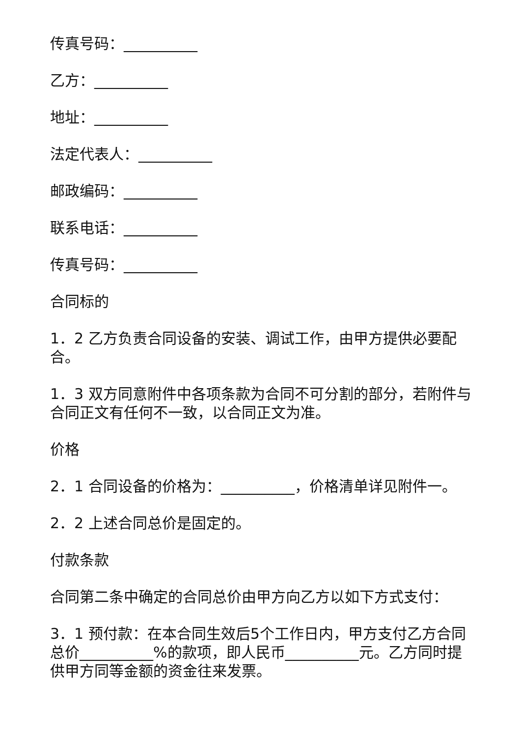传真号码：__________
乙方：__________
地址：__________
法定代表人：__________
邮政编码：__________
联系电话：__________
传真号码：__________
合同标的
1．2 乙方负责合同设备的安装、调试工作，由甲方提供必要配合。
1．3 双方同意附件中各项条款为合同不可分割的部分，若附件与合同正文有任何不一致，以合同正文为准。
价格
2．1 合同设备的价格为：__________，价格清单详见附件一。
2．2 上述合同总价是固定的。
付款条款
合同第二条中确定的合同总价由甲方向乙方以如下方式支付：
3．1 预付款：在本合同生效后5个工作日内，甲方支付乙方合同总价__________%的款项，即人民币__________元。乙方同时提供甲方同等金额的资金往来发票。